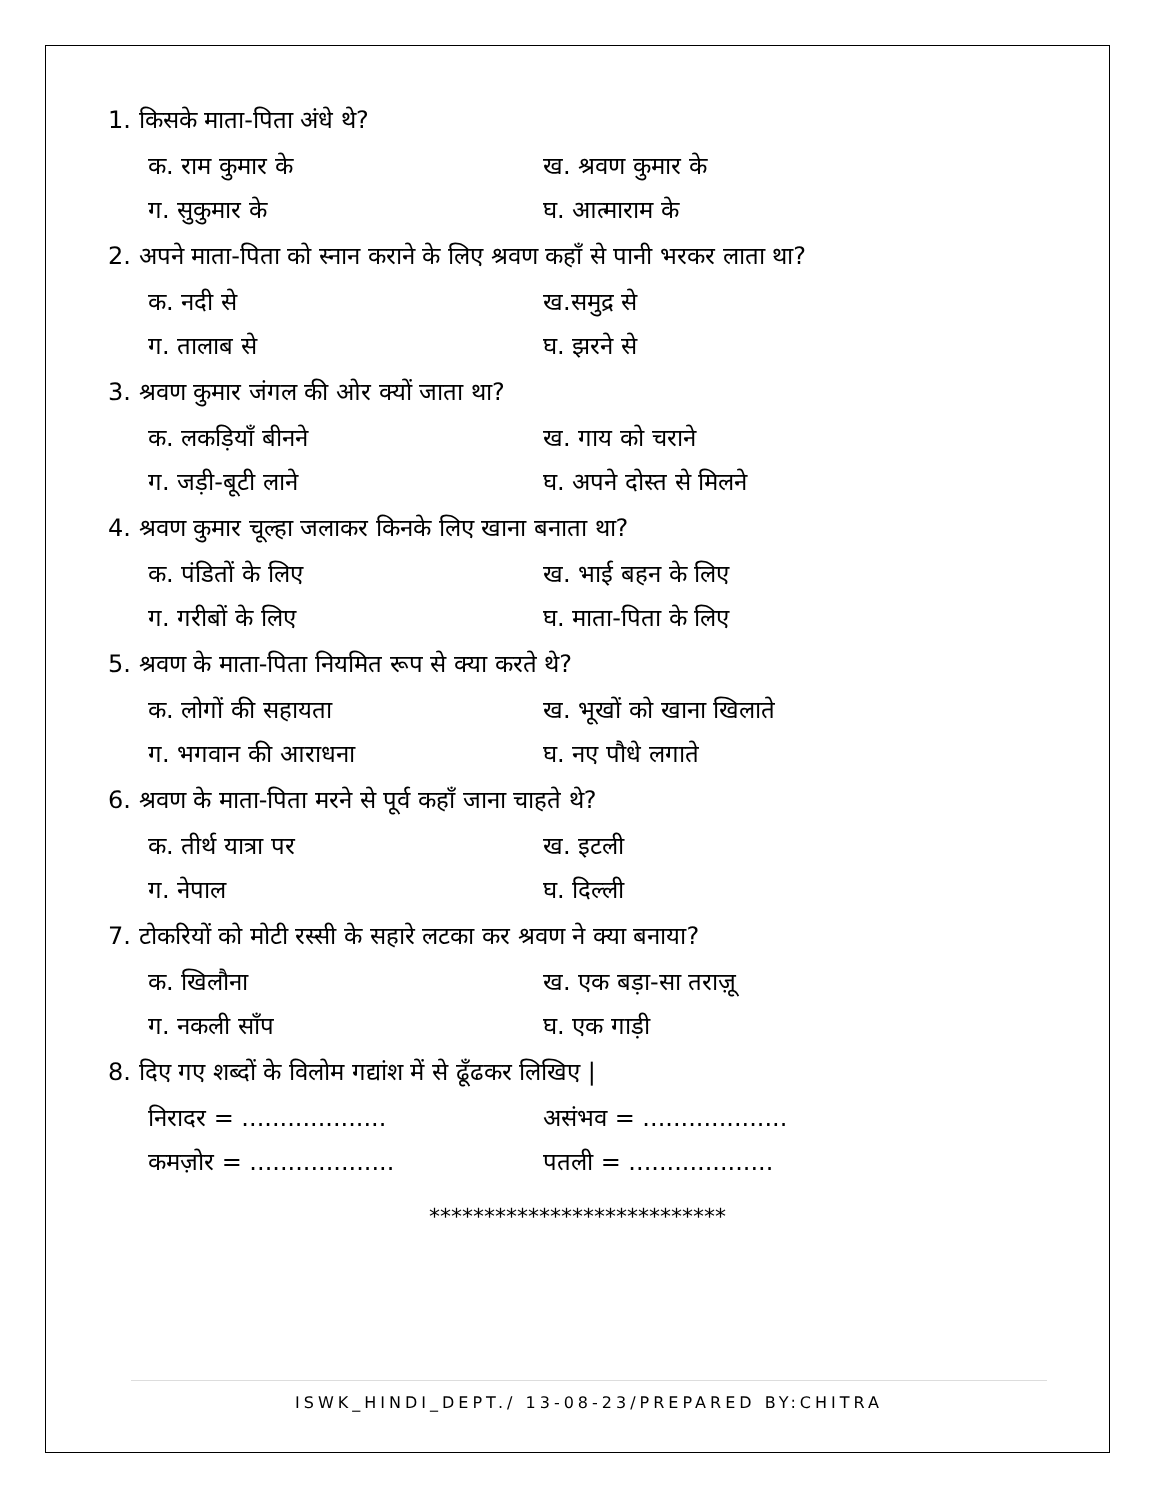1. किसके माता-पिता अंधे थे?
क. राम कुमार के ख. श्रवण कुमार के
ग. सुकुमार के घ. आत्माराम के
2. अपने माता-पिता को स्नान कराने के लिए श्रवण कहाँ से पानी भरकर लाता था?
क. नदी से ख.समुद्र से
ग. तालाब से घ. झरने से
3. श्रवण कुमार जंगल की ओर क्यों जाता था?
क. लकड़ियाँ बीनने ख. गाय को चराने
ग. जड़ी-बूटी लाने घ. अपने दोस्त से मिलने
4. श्रवण कुमार चूल्हा जलाकर किनके लिए खाना बनाता था?
क. पंडितों के लिए ख. भाई बहन के लिए
ग. गरीबों के लिए घ. माता-पिता के लिए
5. श्रवण के माता-पिता नियमित रूप से क्या करते थे?
क. लोगों की सहायता ख. भूखों को खाना खिलाते
ग. भगवान की आराधना घ. नए पौधे लगाते
6. श्रवण के माता-पिता मरने से पूर्व कहाँ जाना चाहते थे?
क. तीर्थ यात्रा पर ख. इटली
ग. नेपाल घ. दिल्ली
7. टोकरियों को मोटी रस्सी के सहारे लटका कर श्रवण ने क्या बनाया?
क. खिलौना ख. एक बड़ा-सा तराज़ू
ग. नकली साँप घ. एक गाड़ी
8. दिए गए शब्दों के विलोम गद्यांश में से ढूँढकर लिखिए |
निरादर = ................... असंभव = ...................
कमज़ोर = ................... पतली = ...................
***************************
ISWK_HINDI_DEPT./ 13-08-23/PREPARED BY:CHITRA